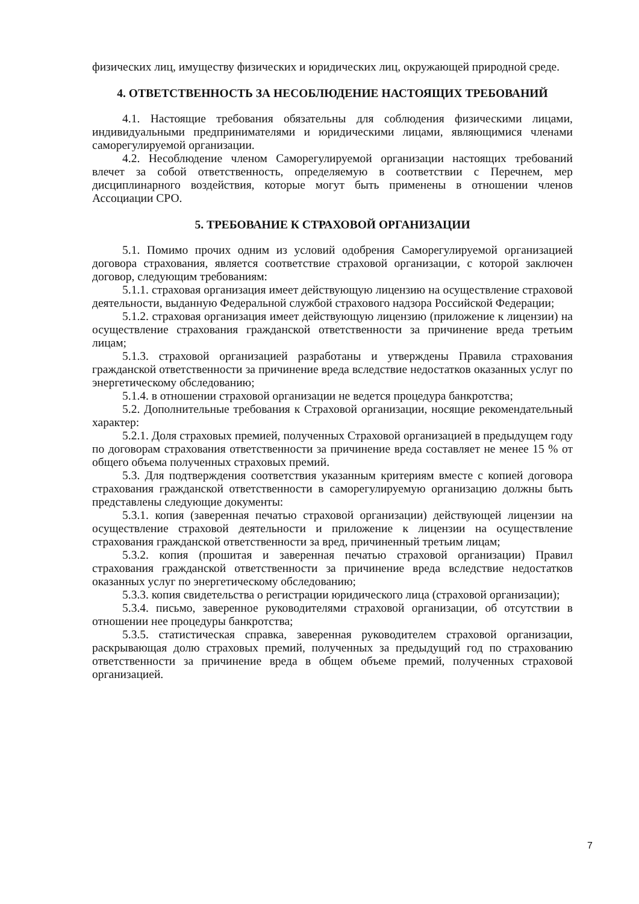физических лиц, имуществу физических и юридических лиц, окружающей природной среде.
4. ОТВЕТСТВЕННОСТЬ ЗА НЕСОБЛЮДЕНИЕ НАСТОЯЩИХ ТРЕБОВАНИЙ
4.1. Настоящие требования обязательны для соблюдения физическими лицами, индивидуальными предпринимателями и юридическими лицами, являющимися членами саморегулируемой организации.
4.2. Несоблюдение членом Саморегулируемой организации настоящих требований влечет за собой ответственность, определяемую в соответствии с Перечнем, мер дисциплинарного воздействия, которые могут быть применены в отношении членов Ассоциации СРО.
5. ТРЕБОВАНИЕ К СТРАХОВОЙ ОРГАНИЗАЦИИ
5.1. Помимо прочих одним из условий одобрения Саморегулируемой организацией договора страхования, является соответствие страховой организации, с которой заключен договор, следующим требованиям:
5.1.1. страховая организация имеет действующую лицензию на осуществление страховой деятельности, выданную Федеральной службой страхового надзора Российской Федерации;
5.1.2. страховая организация имеет действующую лицензию (приложение к лицензии) на осуществление страхования гражданской ответственности за причинение вреда третьим лицам;
5.1.3. страховой организацией разработаны и утверждены Правила страхования гражданской ответственности за причинение вреда вследствие недостатков оказанных услуг по энергетическому обследованию;
5.1.4. в отношении страховой организации не ведется процедура банкротства;
5.2. Дополнительные требования к Страховой организации, носящие рекомендательный характер:
5.2.1. Доля страховых премией, полученных Страховой организацией в предыдущем году по договорам страхования ответственности за причинение вреда составляет не менее 15 % от общего объема полученных страховых премий.
5.3. Для подтверждения соответствия указанным критериям вместе с копией договора страхования гражданской ответственности в саморегулируемую организацию должны быть представлены следующие документы:
5.3.1. копия (заверенная печатью страховой организации) действующей лицензии на осуществление страховой деятельности и приложение к лицензии на осуществление страхования гражданской ответственности за вред, причиненный третьим лицам;
5.3.2. копия (прошитая и заверенная печатью страховой организации) Правил страхования гражданской ответственности за причинение вреда вследствие недостатков оказанных услуг по энергетическому обследованию;
5.3.3. копия свидетельства о регистрации юридического лица (страховой организации);
5.3.4. письмо, заверенное руководителями страховой организации, об отсутствии в отношении нее процедуры банкротства;
5.3.5. статистическая справка, заверенная руководителем страховой организации, раскрывающая долю страховых премий, полученных за предыдущий год по страхованию ответственности за причинение вреда в общем объеме премий, полученных страховой организацией.
7